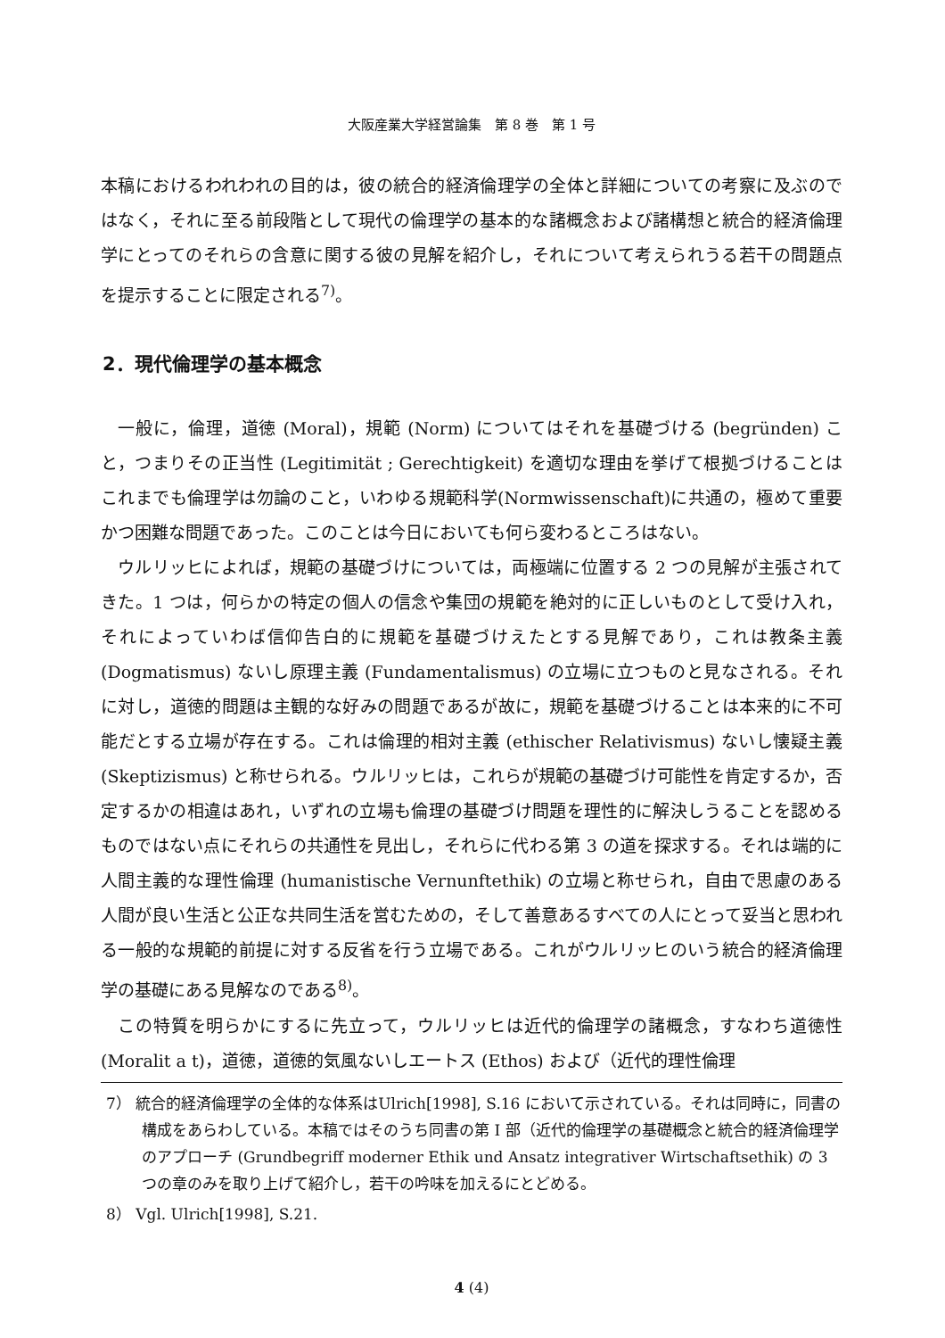大阪産業大学経営論集　第 8 巻　第 1 号
本稿におけるわれわれの目的は，彼の統合的経済倫理学の全体と詳細についての考察に及ぶのではなく，それに至る前段階として現代の倫理学の基本的な諸概念および諸構想と統合的経済倫理学にとってのそれらの含意に関する彼の見解を紹介し，それについて考えられうる若干の問題点を提示することに限定される<sup>7)</sup>。
2．現代倫理学の基本概念
一般に，倫理，道徳 (Moral)，規範 (Norm) についてはそれを基礎づける (begründen) こと，つまりその正当性 (Legitimität ; Gerechtigkeit) を適切な理由を挙げて根拠づけることはこれまでも倫理学は勿論のこと，いわゆる規範科学(Normwissenschaft)に共通の，極めて重要かつ困難な問題であった。このことは今日においても何ら変わるところはない。
ウルリッヒによれば，規範の基礎づけについては，両極端に位置する 2 つの見解が主張されてきた。1 つは，何らかの特定の個人の信念や集団の規範を絶対的に正しいものとして受け入れ，それによっていわば信仰告白的に規範を基礎づけえたとする見解であり，これは教条主義 (Dogmatismus) ないし原理主義 (Fundamentalismus) の立場に立つものと見なされる。それに対し，道徳的問題は主観的な好みの問題であるが故に，規範を基礎づけることは本来的に不可能だとする立場が存在する。これは倫理的相対主義 (ethischer Relativismus) ないし懐疑主義 (Skeptizismus) と称せられる。ウルリッヒは，これらが規範の基礎づけ可能性を肯定するか，否定するかの相違はあれ，いずれの立場も倫理の基礎づけ問題を理性的に解決しうることを認めるものではない点にそれらの共通性を見出し，それらに代わる第 3 の道を探求する。それは端的に人間主義的な理性倫理 (humanistische Vernunftethik) の立場と称せられ，自由で思慮のある人間が良い生活と公正な共同生活を営むための，そして善意あるすべての人にとって妥当と思われる一般的な規範的前提に対する反省を行う立場である。これがウルリッヒのいう統合的経済倫理学の基礎にある見解なのである<sup>8)</sup>。
この特質を明らかにするに先立って，ウルリッヒは近代的倫理学の諸概念，すなわち道徳性 (Moralit a t)，道徳，道徳的気風ないしエートス (Ethos) および（近代的理性倫理
7） 統合的経済倫理学の全体的な体系はUlrich[1998], S.16 において示されている。それは同時に，同書の構成をあらわしている。本稿ではそのうち同書の第 I 部（近代的倫理学の基礎概念と統合的経済倫理学のアプローチ (Grundbegriff moderner Ethik und Ansatz integrativer Wirtschaftsethik) の 3 つの章のみを取り上げて紹介し，若干の吟味を加えるにとどめる。
8） Vgl. Ulrich[1998], S.21.
4 (4)